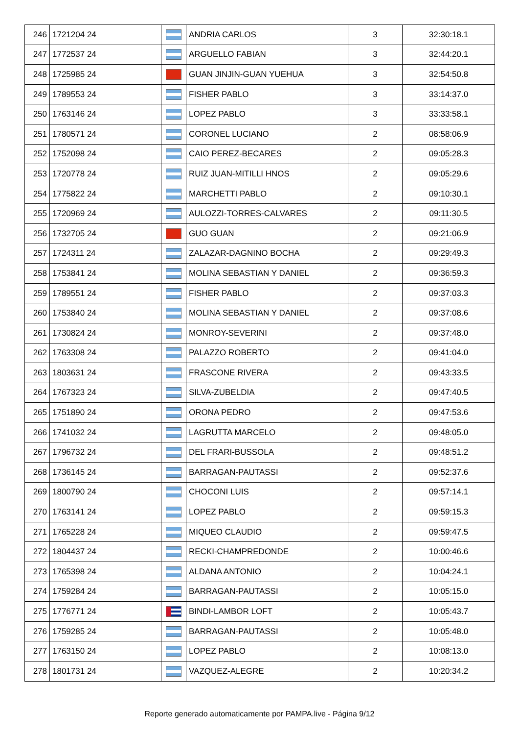| 246 | 1721204 24 | | ANDRIA CARLOS | 3 | 32:30:18.1 |
| 247 | 1772537 24 | | ARGUELLO FABIAN | 3 | 32:44:20.1 |
| 248 | 1725985 24 | | GUAN JINJIN-GUAN YUEHUA | 3 | 32:54:50.8 |
| 249 | 1789553 24 | | FISHER PABLO | 3 | 33:14:37.0 |
| 250 | 1763146 24 | | LOPEZ PABLO | 3 | 33:33:58.1 |
| 251 | 1780571 24 | | CORONEL LUCIANO | 2 | 08:58:06.9 |
| 252 | 1752098 24 | | CAIO PEREZ-BECARES | 2 | 09:05:28.3 |
| 253 | 1720778 24 | | RUIZ JUAN-MITILLI HNOS | 2 | 09:05:29.6 |
| 254 | 1775822 24 | | MARCHETTI PABLO | 2 | 09:10:30.1 |
| 255 | 1720969 24 | | AULOZZI-TORRES-CALVARES | 2 | 09:11:30.5 |
| 256 | 1732705 24 | | GUO GUAN | 2 | 09:21:06.9 |
| 257 | 1724311 24 | | ZALAZAR-DAGNINO BOCHA | 2 | 09:29:49.3 |
| 258 | 1753841 24 | | MOLINA SEBASTIAN Y DANIEL | 2 | 09:36:59.3 |
| 259 | 1789551 24 | | FISHER PABLO | 2 | 09:37:03.3 |
| 260 | 1753840 24 | | MOLINA SEBASTIAN Y DANIEL | 2 | 09:37:08.6 |
| 261 | 1730824 24 | | MONROY-SEVERINI | 2 | 09:37:48.0 |
| 262 | 1763308 24 | | PALAZZO ROBERTO | 2 | 09:41:04.0 |
| 263 | 1803631 24 | | FRASCONE RIVERA | 2 | 09:43:33.5 |
| 264 | 1767323 24 | | SILVA-ZUBELDIA | 2 | 09:47:40.5 |
| 265 | 1751890 24 | | ORONA PEDRO | 2 | 09:47:53.6 |
| 266 | 1741032 24 | | LAGRUTTA MARCELO | 2 | 09:48:05.0 |
| 267 | 1796732 24 | | DEL FRARI-BUSSOLA | 2 | 09:48:51.2 |
| 268 | 1736145 24 | | BARRAGAN-PAUTASSI | 2 | 09:52:37.6 |
| 269 | 1800790 24 | | CHOCONI LUIS | 2 | 09:57:14.1 |
| 270 | 1763141 24 | | LOPEZ PABLO | 2 | 09:59:15.3 |
| 271 | 1765228 24 | | MIQUEO CLAUDIO | 2 | 09:59:47.5 |
| 272 | 1804437 24 | | RECKI-CHAMPREDONDE | 2 | 10:00:46.6 |
| 273 | 1765398 24 | | ALDANA ANTONIO | 2 | 10:04:24.1 |
| 274 | 1759284 24 | | BARRAGAN-PAUTASSI | 2 | 10:05:15.0 |
| 275 | 1776771 24 | | BINDI-LAMBOR LOFT | 2 | 10:05:43.7 |
| 276 | 1759285 24 | | BARRAGAN-PAUTASSI | 2 | 10:05:48.0 |
| 277 | 1763150 24 | | LOPEZ PABLO | 2 | 10:08:13.0 |
| 278 | 1801731 24 | | VAZQUEZ-ALEGRE | 2 | 10:20:34.2 |
Reporte generado automaticamente por PAMPA.live - Página 9/12